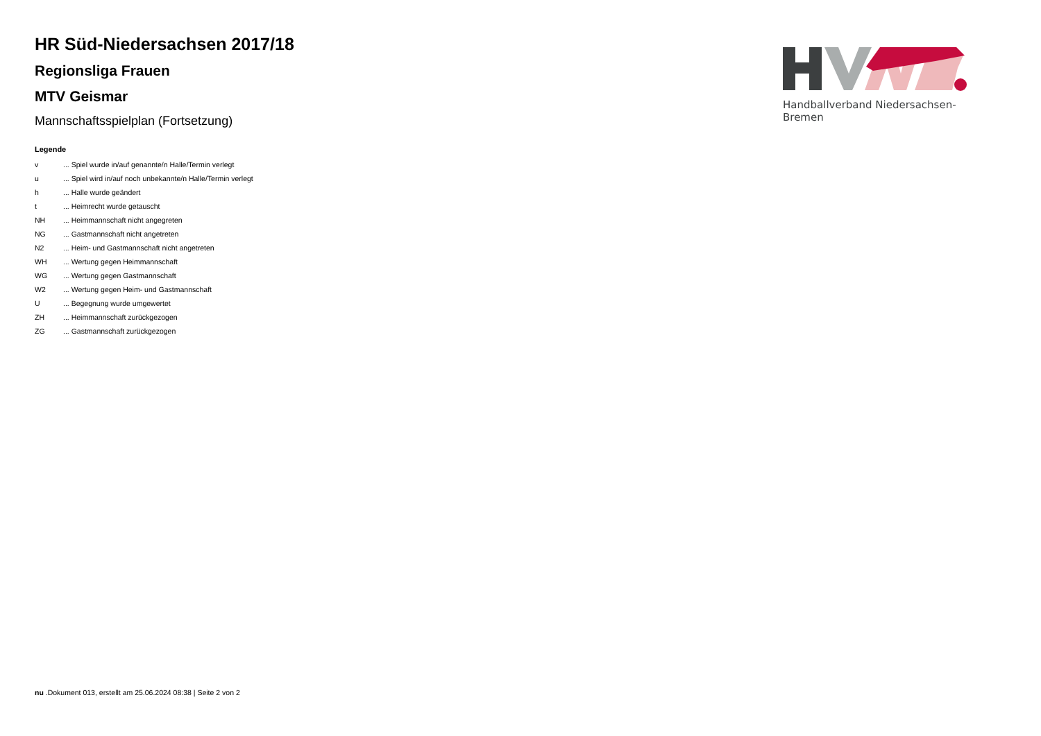HR Süd-Niedersachsen 2017/18
Regionsliga Frauen
MTV Geismar
Mannschaftsspielplan (Fortsetzung)
Legende
| v | ... Spiel wurde in/auf genannte/n Halle/Termin verlegt |
| u | ... Spiel wird in/auf noch unbekannte/n Halle/Termin verlegt |
| h | ... Halle wurde geändert |
| t | ... Heimrecht wurde getauscht |
| NH | ... Heimmannschaft nicht angegreten |
| NG | ... Gastmannschaft nicht angetreten |
| N2 | ... Heim- und Gastmannschaft nicht angetreten |
| WH | ... Wertung gegen Heimmannschaft |
| WG | ... Wertung gegen Gastmannschaft |
| W2 | ... Wertung gegen Heim- und Gastmannschaft |
| U | ... Begegnung wurde umgewertet |
| ZH | ... Heimmannschaft zurückgezogen |
| ZG | ... Gastmannschaft zurückgezogen |
Handballverband Niedersachsen-Bremen
nu .Dokument 013, erstellt am 25.06.2024 08:38 | Seite 2 von 2